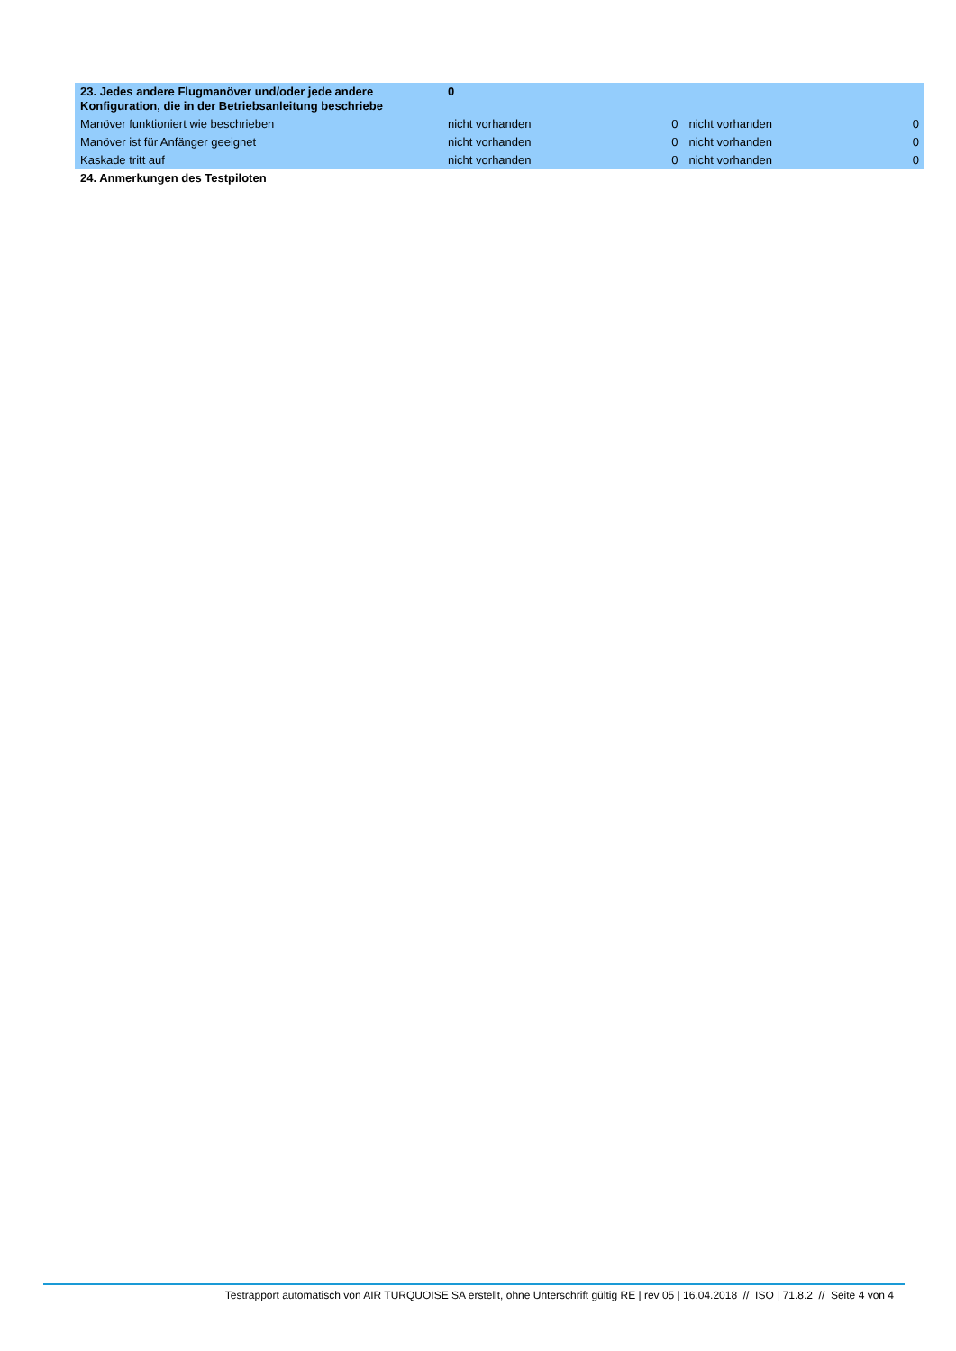| 23. Jedes andere Flugmanöver und/oder jede andere Konfiguration, die in der Betriebsanleitung beschriebe | 0 | | | |
| Manöver funktioniert wie beschrieben | nicht vorhanden | 0 | nicht vorhanden | 0 |
| Manöver ist für Anfänger geeignet | nicht vorhanden | 0 | nicht vorhanden | 0 |
| Kaskade tritt auf | nicht vorhanden | 0 | nicht vorhanden | 0 |
| 24. Anmerkungen des Testpiloten | | | | |
Testrapport automatisch von AIR TURQUOISE SA erstellt, ohne Unterschrift gültig RE | rev 05 | 16.04.2018 // ISO | 71.8.2 // Seite 4 von 4